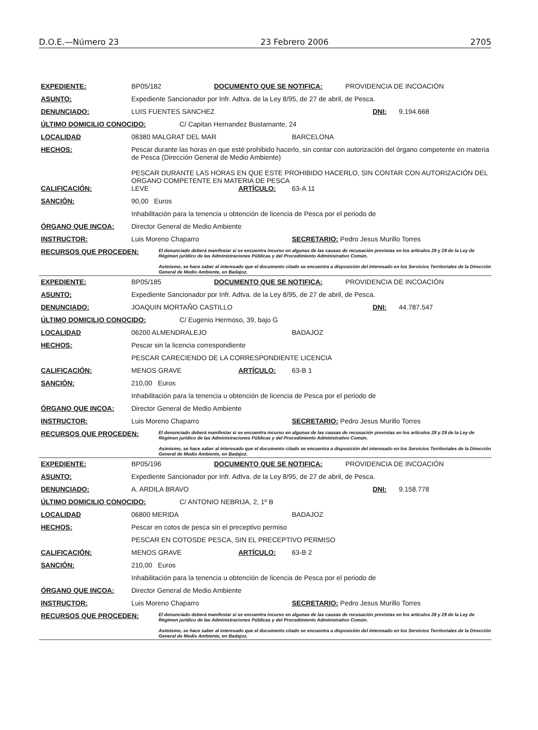D.O.E.—Número 23 23 Febrero 2006 2705
EXPEDIENTE: BP05/182 DOCUMENTO QUE SE NOTIFICA: PROVIDENCIA DE INCOACIÓN
ASUNTO: Expediente Sancionador por Infr. Adtva. de la Ley 8/95, de 27 de abril, de Pesca.
DENUNCIADO: LUIS FUENTES SANCHEZ DNI: 9.194.668
ÚLTIMO DOMICILIO CONOCIDO: C/ Capitan Hernandez Bustamante, 24
LOCALIDAD 08380 MALGRAT DEL MAR BARCELONA
HECHOS: Pescar durante las horas en que esté prohibido hacerlo, sin contar con autorización del órgano competente en materia de Pesca (Dirección General de Medio Ambiente)
PESCAR DURANTE LAS HORAS EN QUE ESTE PROHIBIDO HACERLO, SIN CONTAR CON AUTORIZACIÓN DEL ORGANO COMPETENTE EN MATERIA DE PESCA
CALIFICACIÓN: LEVE ARTÍCULO: 63-A 11
SANCIÓN: 90,00 Euros
Inhabilitación para la tenencia u obtención de licencia de Pesca por el periodo de
ÓRGANO QUE INCOA: Director General de Medio Ambiente
INSTRUCTOR: Luis Moreno Chaparro SECRETARIO: Pedro Jesus Murillo Torres
RECURSOS QUE PROCEDEN: El denunciado deberá manifestar si se encuentra incurso en algunas de las causas de recusación previstas en los artículos 28 y 29 de la Ley de Régimen jurídico de las Administraciones Públicas y del Procedimiento Administrativo Común.
Asimismo, se hace saber al interesado que el documento citado se encuentra a disposición del interesado en los Servicios Territoriales de la Dirección General de Medio Ambiente, en Badajoz.
EXPEDIENTE: BP05/185 DOCUMENTO QUE SE NOTIFICA: PROVIDENCIA DE INCOACIÓN
ASUNTO: Expediente Sancionador por Infr. Adtva. de la Ley 8/95, de 27 de abril, de Pesca.
DENUNCIADO: JOAQUIN MORTAÑO CASTILLO DNI: 44.787.547
ÚLTIMO DOMICILIO CONOCIDO: C/ Eugenio Hermoso, 39, bajo G
LOCALIDAD 06200 ALMENDRALEJO BADAJOZ
HECHOS: Pescar sin la licencia correspondiente
PESCAR CARECIENDO DE LA CORRESPONDIENTE LICENCIA
CALIFICACIÓN: MENOS GRAVE ARTÍCULO: 63-B 1
SANCIÓN: 210,00 Euros
Inhabilitación para la tenencia u obtención de licencia de Pesca por el periodo de
ÓRGANO QUE INCOA: Director General de Medio Ambiente
INSTRUCTOR: Luis Moreno Chaparro SECRETARIO: Pedro Jesus Murillo Torres
RECURSOS QUE PROCEDEN: El denunciado deberá manifestar si se encuentra incurso en algunas de las causas de recusación previstas en los artículos 28 y 29 de la Ley de Régimen jurídico de las Administraciones Públicas y del Procedimiento Administrativo Común.
Asimismo, se hace saber al interesado que el documento citado se encuentra a disposición del interesado en los Servicios Territoriales de la Dirección General de Medio Ambiente, en Badajoz.
EXPEDIENTE: BP05/196 DOCUMENTO QUE SE NOTIFICA: PROVIDENCIA DE INCOACIÓN
ASUNTO: Expediente Sancionador por Infr. Adtva. de la Ley 8/95, de 27 de abril, de Pesca.
DENUNCIADO: A. ARDILA BRAVO DNI: 9.158.778
ÚLTIMO DOMICILIO CONOCIDO: C/ ANTONIO NEBRIJA, 2, 1º B
LOCALIDAD 06800 MERIDA BADAJOZ
HECHOS: Pescar en cotos de pesca sin el preceptivo permiso
PESCAR EN COTOSDE PESCA, SIN EL PRECEPTIVO PERMISO
CALIFICACIÓN: MENOS GRAVE ARTÍCULO: 63-B 2
SANCIÓN: 210,00 Euros
Inhabilitación para la tenencia u obtención de licencia de Pesca por el periodo de
ÓRGANO QUE INCOA: Director General de Medio Ambiente
INSTRUCTOR: Luis Moreno Chaparro SECRETARIO: Pedro Jesus Murillo Torres
RECURSOS QUE PROCEDEN: El denunciado deberá manifestar si se encuentra incurso en algunas de las causas de recusación previstas en los artículos 28 y 29 de la Ley de Régimen jurídico de las Administraciones Públicas y del Procedimiento Administrativo Común.
Asimismo, se hace saber al interesado que el documento citado se encuentra a disposición del interesado en los Servicios Territoriales de la Dirección General de Medio Ambiente, en Badajoz.